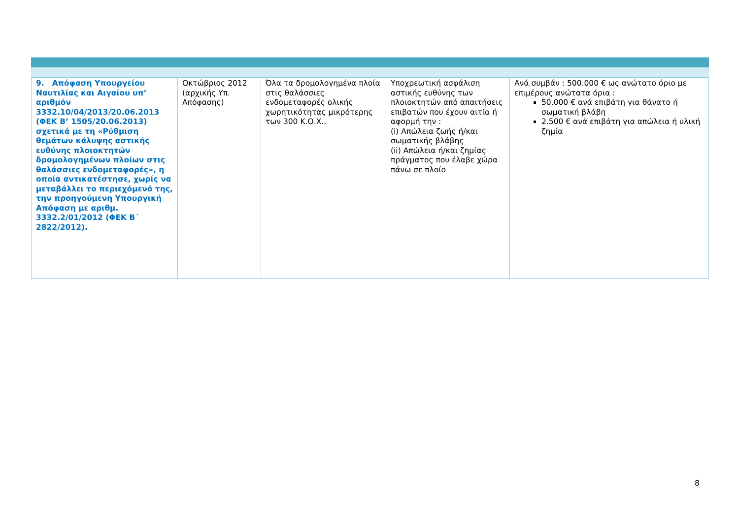| 9. Απόφαση Υπουργείου Ναυτιλίας και Αιγαίου υπ’ αριθμόν 3332.10/04/2013/20.06.2013 (ΦΕΚ Β’ 1505/20.06.2013) σχετικά με τη «Ρύθμιση θεμάτων κάλυψης αστικής ευθύνης πλοιοκτητών δρομολογημένων πλοίων στις θαλάσσιες ενδομεταφορές», η οποία αντικατέστησε, χωρίς να μεταβάλλει το περιεχόμενό της, την προηγούμενη Υπουργική Απόφαση με αριθμ. 3332.2/01/2012 (ΦΕΚ Β΄ 2822/2012). | Οκτώβριος 2012 (αρχικής Υπ. Απόφασης) | Όλα τα δρομολογημένα πλοία στις θαλάσσιες ενδομεταφορές ολικής χωρητικότητας μικρότερης των 300 Κ.Ο.Χ.. | Υποχρεωτική ασφάλιση αστικής ευθύνης των πλοιοκτητών από απαιτήσεις επιβατών που έχουν αιτία ή αφορμή την : (i) Απώλεια ζωής ή/και σωματικής βλάβης (ii) Απώλεια ή/και ζημίας πράγματος που έλαβε χώρα πάνω σε πλοίο | Ανά συμβάν : 500.000 € ως ανώτατο όριο με επιμέρους ανώτατα όρια : 50.000 € ανά επιβάτη για θάνατο ή σωματική βλάβη 2.500 € ανά επιβάτη για απώλεια ή υλική ζημία |
8